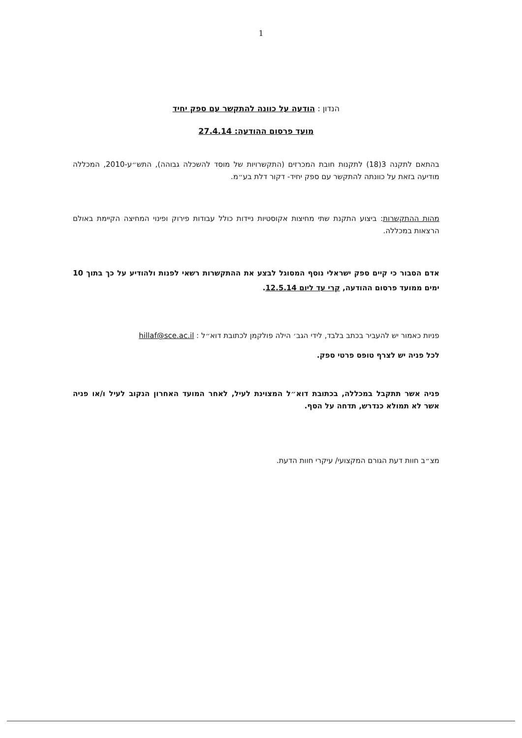1
הנדון : הודעה על כוונה להתקשר עם ספק יחיד
מועד פרסום ההודעה: 27.4.14
בהתאם לתקנה 3(18) לתקנות חובת המכרזים (התקשרויות של מוסד להשכלה גבוהה), התש״ע-2010, המכללה מודיעה בזאת על כוונתה להתקשר עם ספק יחיד- דקור דלת בע״מ.
מהות ההתקשרות: ביצוע התקנת שתי מחיצות אקוסטיות ניידות כולל עבודות פירוק ופינוי המחיצה הקיימת באולם הרצאות במכללה.
אדם הסבור כי קיים ספק ישראלי נוסף המסוגל לבצע את ההתקשרות רשאי לפנות ולהודיע על כך בתוך 10 ימים ממועד פרסום ההודעה, קרי עד ליום 12.5.14.
פניות כאמור יש להעביר בכתב בלבד, לידי הגב׳ הילה פולקמן לכתובת דוא״ל : hillaf@sce.ac.il
לכל פניה יש לצרף טופס פרטי ספק.
פניה אשר תתקבל במכללה, בכתובת דוא״ל המצוינת לעיל, לאחר המועד האחרון הנקוב לעיל ו/או פניה אשר לא תמולא כנדרש, תדחה על הסף.
מצ״ב חוות דעת הגורם המקצועי/ עיקרי חוות הדעת.